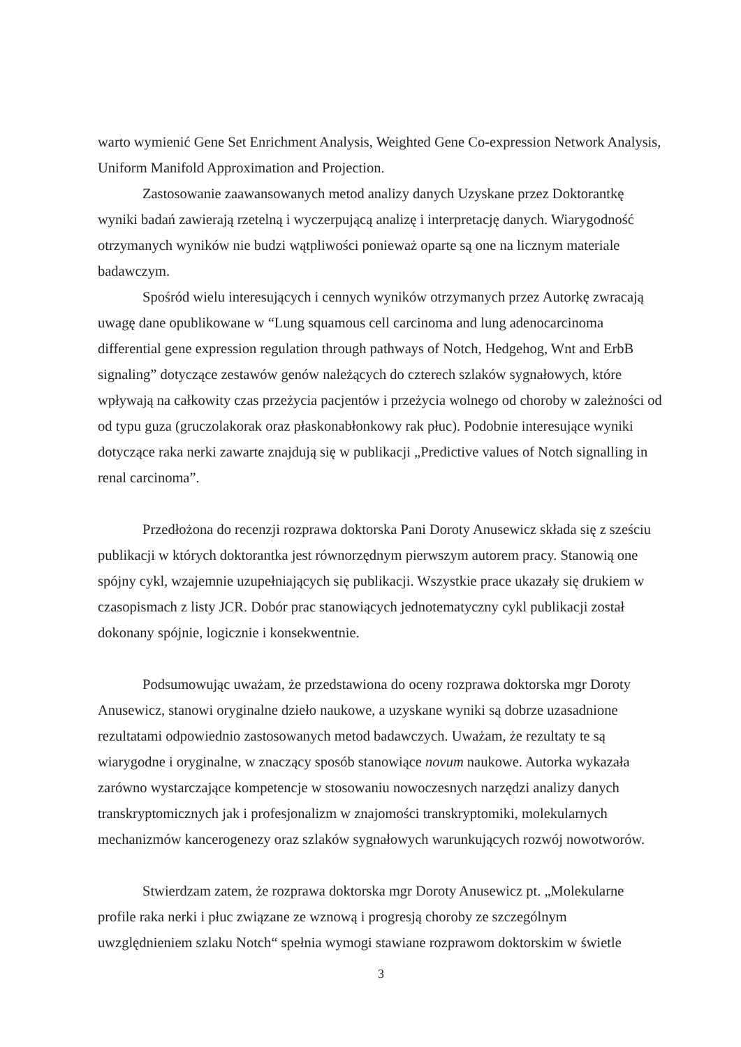warto wymienić Gene Set Enrichment Analysis, Weighted Gene Co-expression Network Analysis, Uniform Manifold Approximation and Projection.
Zastosowanie zaawansowanych metod analizy danych Uzyskane przez Doktorantkę wyniki badań zawierają rzetelną i wyczerpującą analizę i interpretację danych. Wiarygodność otrzymanych wyników nie budzi wątpliwości ponieważ oparte są one na licznym materiale badawczym.
Spośród wielu interesujących i cennych wyników otrzymanych przez Autorkę zwracają uwagę dane opublikowane w “Lung squamous cell carcinoma and lung adenocarcinoma differential gene expression regulation through pathways of Notch, Hedgehog, Wnt and ErbB signaling” dotyczące zestawów genów należących do czterech szlaków sygnałowych, które wpływają na całkowity czas przeżycia pacjentów i przeżycia wolnego od choroby w zależności od od typu guza (gruczolakorak oraz płaskonabłonkowy rak płuc). Podobnie interesujące wyniki dotyczące raka nerki zawarte znajdują się w publikacji „Predictive values of Notch signalling in renal carcinoma”.
Przedłożona do recenzji rozprawa doktorska Pani Doroty Anusewicz składa się z sześciu publikacji w których doktorantka jest równorzędnym pierwszym autorem pracy. Stanowią one spójny cykl, wzajemnie uzupełniających się publikacji. Wszystkie prace ukazały się drukiem w czasopismach z listy JCR. Dobór prac stanowiących jednotematyczny cykl publikacji został dokonany spójnie, logicznie i konsekwentnie.
Podsumowując uważam, że przedstawiona do oceny rozprawa doktorska mgr Doroty Anusewicz, stanowi oryginalne dzieło naukowe, a uzyskane wyniki są dobrze uzasadnione rezultatami odpowiednio zastosowanych metod badawczych. Uważam, że rezultaty te są wiarygodne i oryginalne, w znaczący sposób stanowiące novum naukowe. Autorka wykazała zarówno wystarczające kompetencje w stosowaniu nowoczesnych narzędzi analizy danych transkryptomicznych jak i profesjonalizm w znajomości transkryptomiki, molekularnych mechanizmów kancerogenezy oraz szlaków sygnałowych warunkujących rozwój nowotworów.
Stwierdzam zatem, że rozprawa doktorska mgr Doroty Anusewicz pt. „Molekularne profile raka nerki i płuc związane ze wznową i progresją choroby ze szczególnym uwzględnieniem szlaku Notch“ spełnia wymogi stawiane rozprawom doktorskim w świetle
3